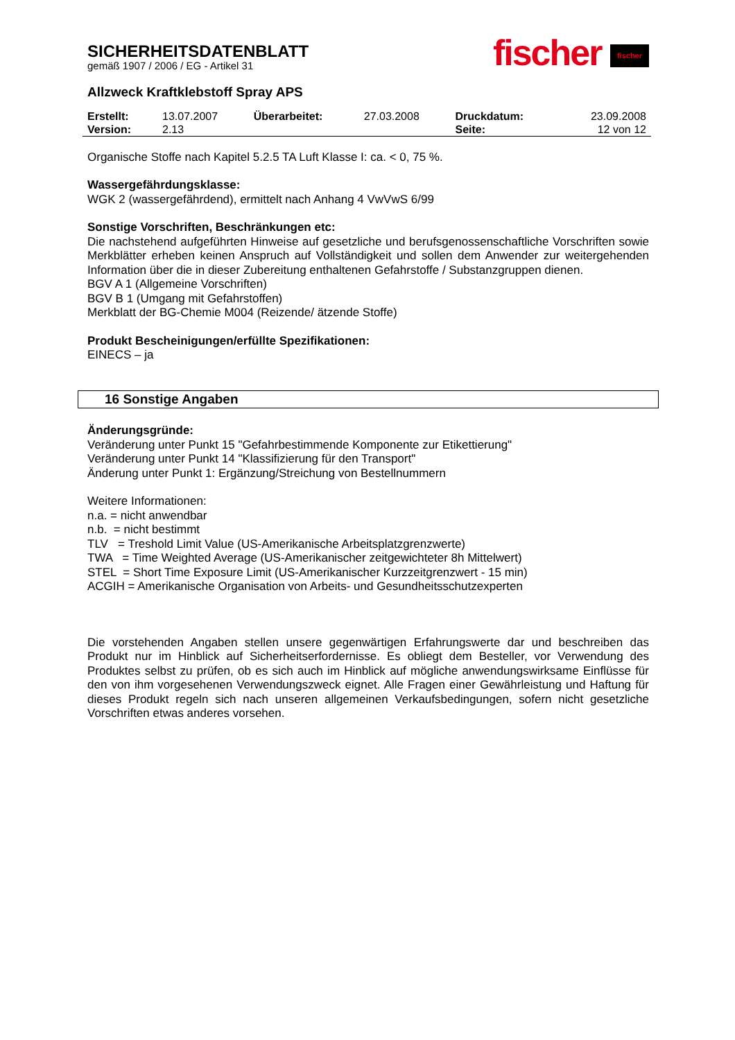SICHERHEITSDATENBLATT
gemäß 1907 / 2006 / EG - Artikel 31
fischer fischer
Allzweck Kraftklebstoff Spray APS
| Erstellt: | 13.07.2007 | Überarbeitet: | 27.03.2008 | Druckdatum: | 23.09.2008 |
| Version: | 2.13 | | | Seite: | 12 von 12 |
Organische Stoffe nach Kapitel 5.2.5 TA Luft Klasse I: ca. < 0, 75 %.
Wassergefährdungsklasse:
WGK 2 (wassergefährdend), ermittelt nach Anhang 4 VwVwS 6/99
Sonstige Vorschriften, Beschränkungen etc:
Die nachstehend aufgeführten Hinweise auf gesetzliche und berufsgenossenschaftliche Vorschriften sowie Merkblätter erheben keinen Anspruch auf Vollständigkeit und sollen dem Anwender zur weitergehenden Information über die in dieser Zubereitung enthaltenen Gefahrstoffe / Substanzgruppen dienen.
BGV A 1 (Allgemeine Vorschriften)
BGV B 1 (Umgang mit Gefahrstoffen)
Merkblatt der BG-Chemie M004 (Reizende/ ätzende Stoffe)
Produkt Bescheinigungen/erfüllte Spezifikationen:
EINECS – ja
16 Sonstige Angaben
Änderungsgründe:
Veränderung unter Punkt 15 "Gefahrbestimmende Komponente zur Etikettierung"
Veränderung unter Punkt 14 "Klassifizierung für den Transport"
Änderung unter Punkt 1: Ergänzung/Streichung von Bestellnummern
Weitere Informationen:
n.a. = nicht anwendbar
n.b. = nicht bestimmt
TLV = Treshold Limit Value (US-Amerikanische Arbeitsplatzgrenzwerte)
TWA = Time Weighted Average (US-Amerikanischer zeitgewichteter 8h Mittelwert)
STEL = Short Time Exposure Limit (US-Amerikanischer Kurzzeitgrenzwert - 15 min)
ACGIH = Amerikanische Organisation von Arbeits- und Gesundheitsschutzexperten
Die vorstehenden Angaben stellen unsere gegenwärtigen Erfahrungswerte dar und beschreiben das Produkt nur im Hinblick auf Sicherheitserfordernisse. Es obliegt dem Besteller, vor Verwendung des Produktes selbst zu prüfen, ob es sich auch im Hinblick auf mögliche anwendungswirksame Einflüsse für den von ihm vorgesehenen Verwendungszweck eignet. Alle Fragen einer Gewährleistung und Haftung für dieses Produkt regeln sich nach unseren allgemeinen Verkaufsbedingungen, sofern nicht gesetzliche Vorschriften etwas anderes vorsehen.